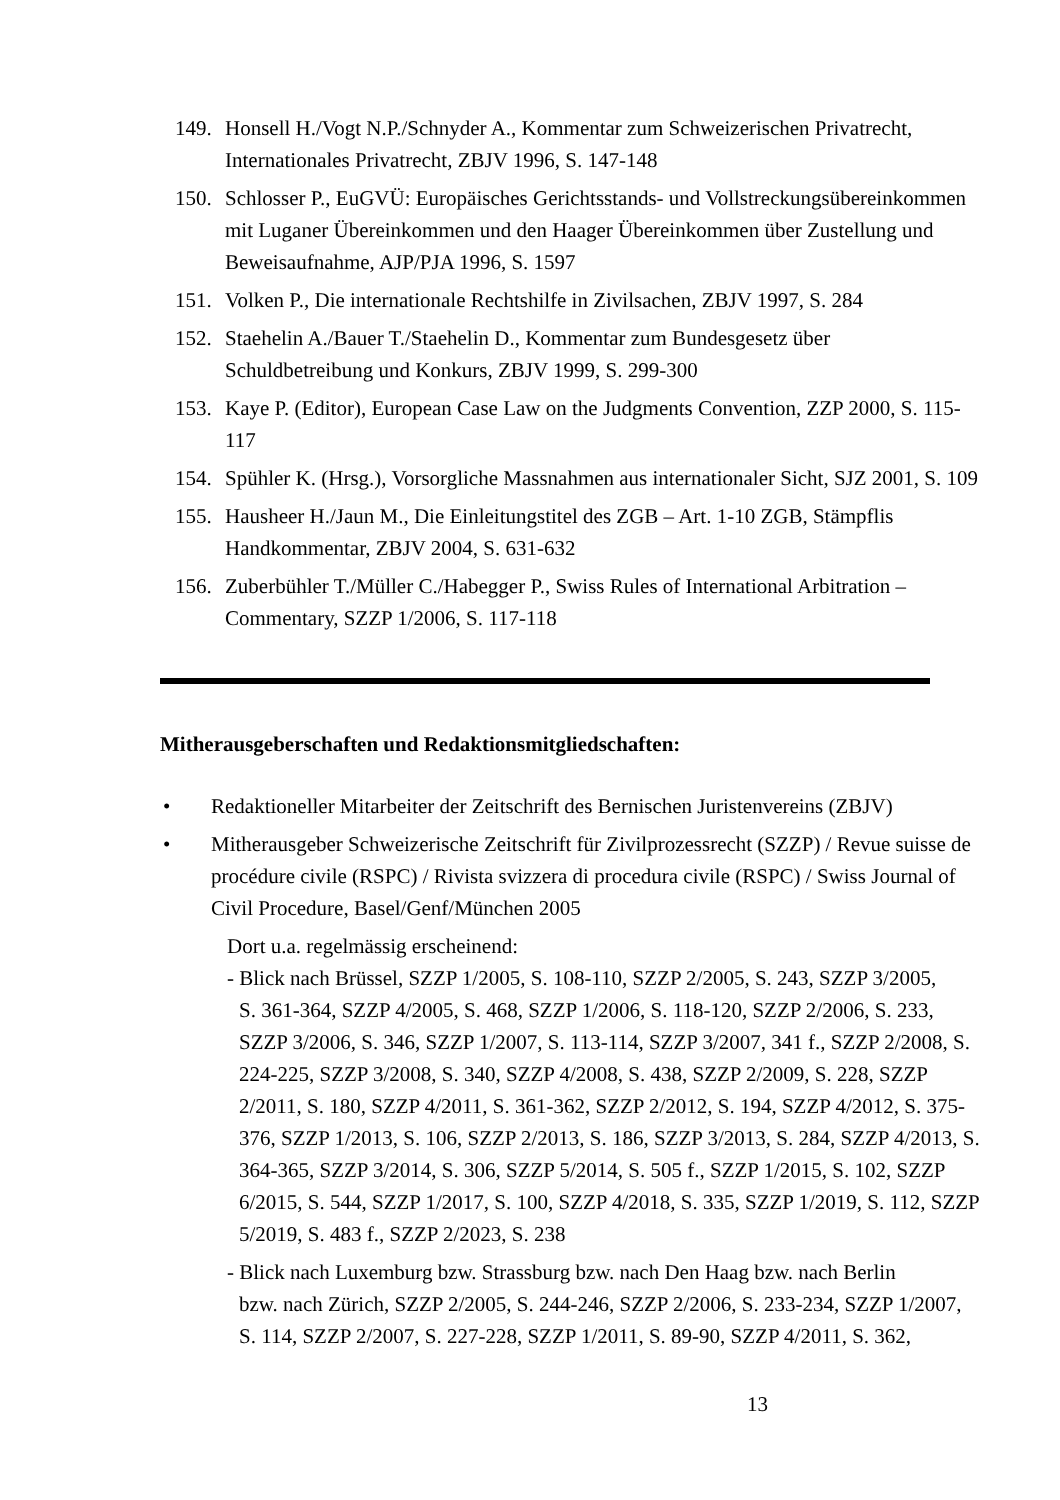149. Honsell H./Vogt N.P./Schnyder A., Kommentar zum Schweizerischen Privatrecht, Internationales Privatrecht, ZBJV 1996, S. 147-148
150. Schlosser P., EuGVÜ: Europäisches Gerichtsstands- und Vollstreckungsübereinkommen mit Luganer Übereinkommen und den Haager Übereinkommen über Zustellung und Beweisaufnahme, AJP/PJA 1996, S. 1597
151. Volken P., Die internationale Rechtshilfe in Zivilsachen, ZBJV 1997, S. 284
152. Staehelin A./Bauer T./Staehelin D., Kommentar zum Bundesgesetz über Schuldbetreibung und Konkurs, ZBJV 1999, S. 299-300
153. Kaye P. (Editor), European Case Law on the Judgments Convention, ZZP 2000, S. 115-117
154. Spühler K. (Hrsg.), Vorsorgliche Massnahmen aus internationaler Sicht, SJZ 2001, S. 109
155. Hausheer H./Jaun M., Die Einleitungstitel des ZGB – Art. 1-10 ZGB, Stämpflis Handkommentar, ZBJV 2004, S. 631-632
156. Zuberbühler T./Müller C./Habegger P., Swiss Rules of International Arbitration – Commentary, SZZP 1/2006, S. 117-118
Mitherausgeberschaften und Redaktionsmitgliedschaften:
• Redaktioneller Mitarbeiter der Zeitschrift des Bernischen Juristenvereins (ZBJV)
• Mitherausgeber Schweizerische Zeitschrift für Zivilprozessrecht (SZZP) / Revue suisse de procédure civile (RSPC) / Rivista svizzera di procedura civile (RSPC) / Swiss Journal of Civil Procedure, Basel/Genf/München 2005
Dort u.a. regelmässig erscheinend:
- Blick nach Brüssel, SZZP 1/2005, S. 108-110, SZZP 2/2005, S. 243, SZZP 3/2005,
S. 361-364, SZZP 4/2005, S. 468, SZZP 1/2006, S. 118-120, SZZP 2/2006, S. 233, SZZP 3/2006, S. 346, SZZP 1/2007, S. 113-114, SZZP 3/2007, 341 f., SZZP 2/2008, S. 224-225, SZZP 3/2008, S. 340, SZZP 4/2008, S. 438, SZZP 2/2009, S. 228, SZZP 2/2011, S. 180, SZZP 4/2011, S. 361-362, SZZP 2/2012, S. 194, SZZP 4/2012, S. 375-376, SZZP 1/2013, S. 106, SZZP 2/2013, S. 186, SZZP 3/2013, S. 284, SZZP 4/2013, S. 364-365, SZZP 3/2014, S. 306, SZZP 5/2014, S. 505 f., SZZP 1/2015, S. 102, SZZP 6/2015, S. 544, SZZP 1/2017, S. 100, SZZP 4/2018, S. 335, SZZP 1/2019, S. 112, SZZP 5/2019, S. 483 f., SZZP 2/2023, S. 238
- Blick nach Luxemburg bzw. Strassburg bzw. nach Den Haag bzw. nach Berlin
bzw. nach Zürich, SZZP 2/2005, S. 244-246, SZZP 2/2006, S. 233-234, SZZP 1/2007, S. 114, SZZP 2/2007, S. 227-228, SZZP 1/2011, S. 89-90, SZZP 4/2011, S. 362,
13